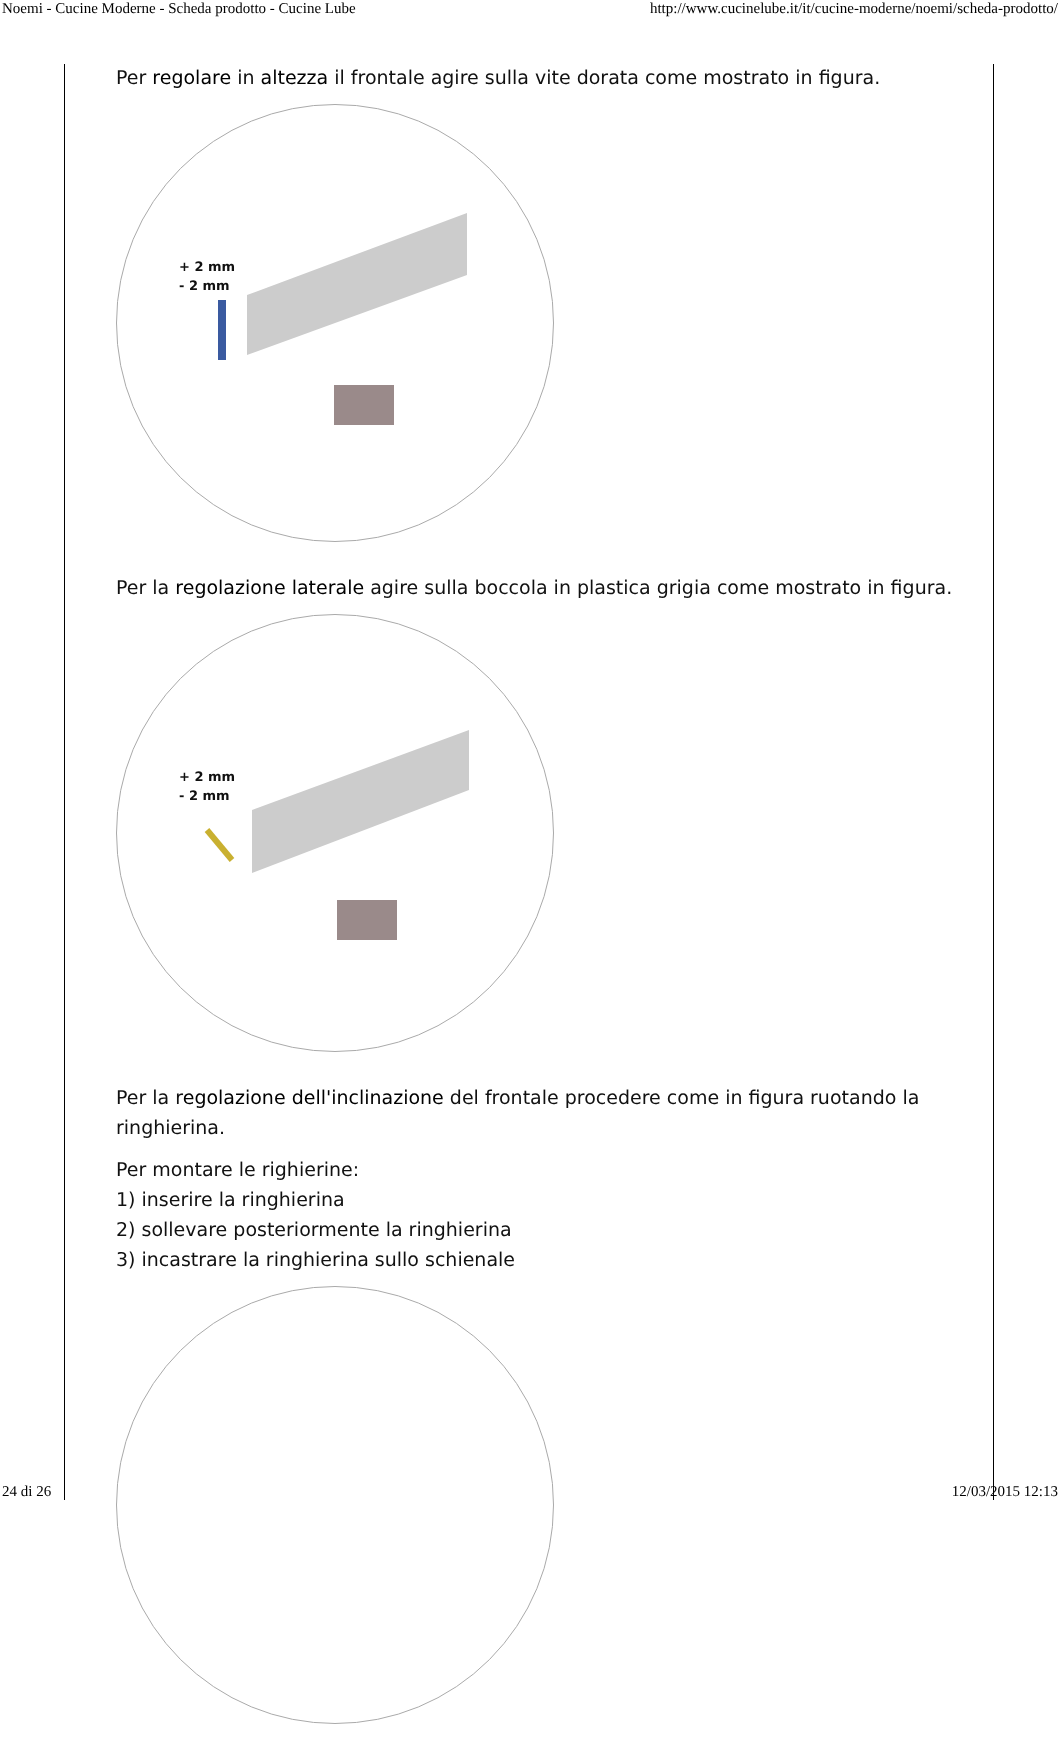Noemi - Cucine Moderne - Scheda prodotto - Cucine Lube http://www.cucinelube.it/it/cucine-moderne/noemi/scheda-prodotto/
Per regolare in altezza il frontale agire sulla vite dorata come mostrato in figura.
+ 2 mm
- 2 mm
Per la regolazione laterale agire sulla boccola in plastica grigia come mostrato in figura.
+ 2 mm
- 2 mm
Per la regolazione dell'inclinazione del frontale procedere come in figura ruotando la ringhierina.
Per montare le righierine:
1) inserire la ringhierina
2) sollevare posteriormente la ringhierina
3) incastrare la ringhierina sullo schienale
24 di 26 12/03/2015 12:13